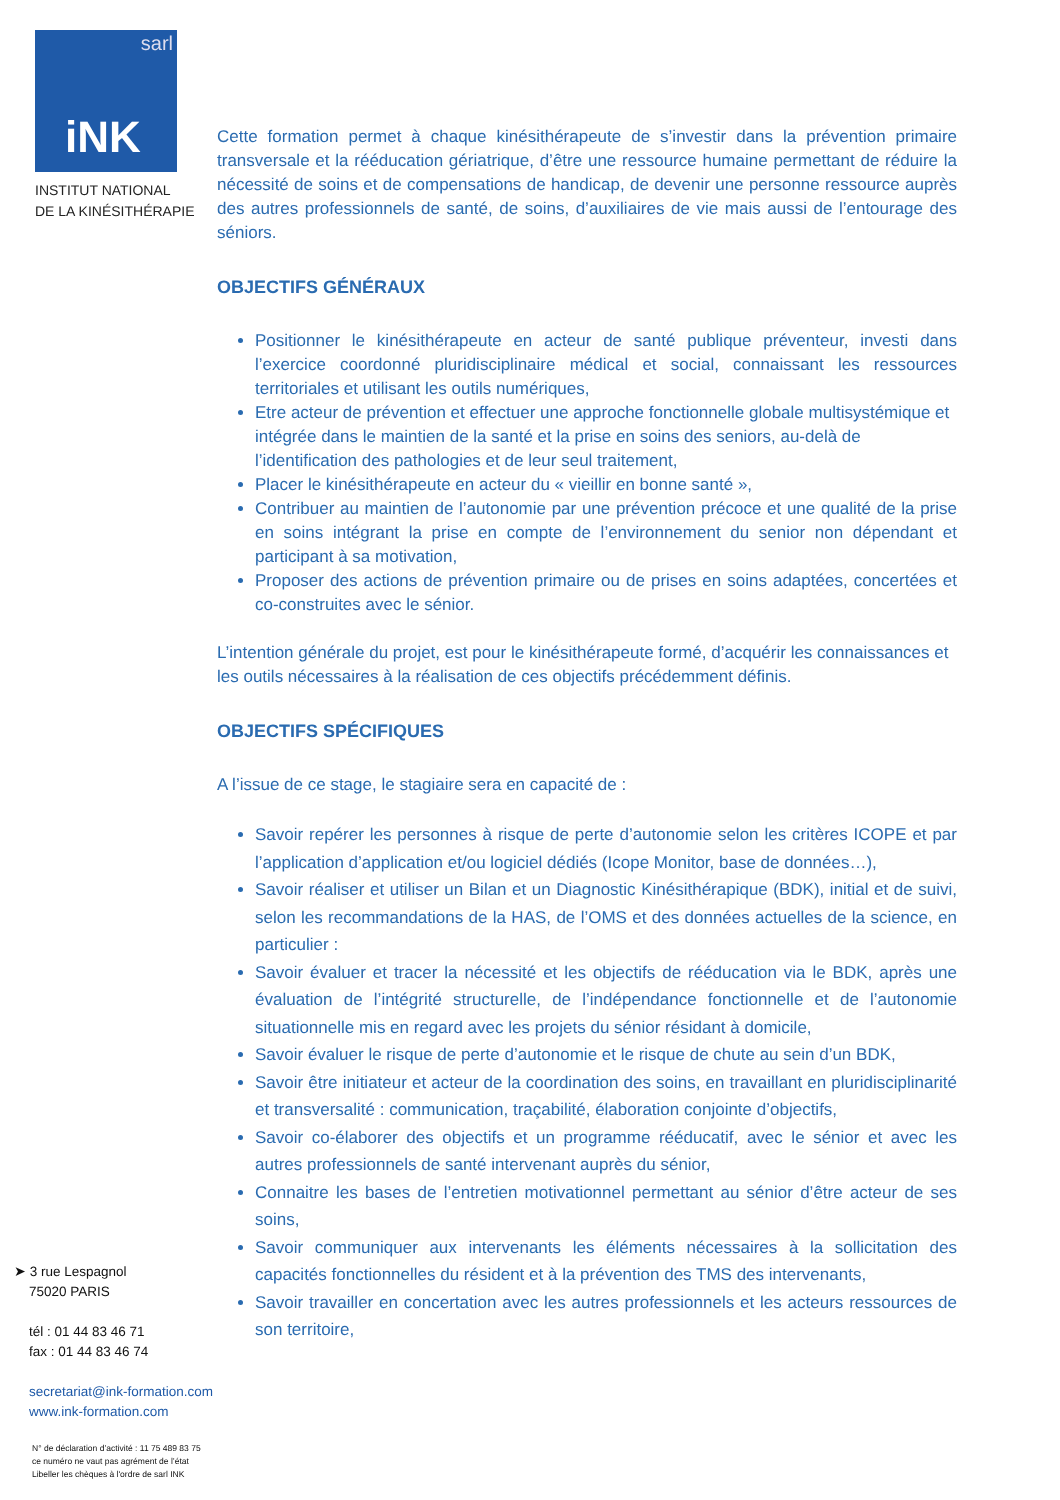sarl
iNK
INSTITUT NATIONAL
DE LA KINÉSITHÉRAPIE
➤ 3 rue Lespagnol
75020 PARIS
tél : 01 44 83 46 71
fax : 01 44 83 46 74
secretariat@ink-formation.com
www.ink-formation.com
N° de déclaration d’activité : 11 75 489 83 75
ce numéro ne vaut pas agrément de l’état
Libeller les chèques à l'ordre de sarl INK
Cette formation permet à chaque kinésithérapeute de s’investir dans la prévention primaire transversale et la rééducation gériatrique, d’être une ressource humaine permettant de réduire la nécessité de soins et de compensations de handicap, de devenir une personne ressource auprès des autres professionnels de santé, de soins, d’auxiliaires de vie mais aussi de l’entourage des séniors.
OBJECTIFS GÉNÉRAUX
Positionner le kinésithérapeute en acteur de santé publique préventeur, investi dans l’exercice coordonné pluridisciplinaire médical et social, connaissant les ressources territoriales et utilisant les outils numériques,
Etre acteur de prévention et effectuer une approche fonctionnelle globale multisystémique et intégrée dans le maintien de la santé et la prise en soins des seniors, au-delà de l’identification des pathologies et de leur seul traitement,
Placer le kinésithérapeute en acteur du « vieillir en bonne santé »,
Contribuer au maintien de l’autonomie par une prévention précoce et une qualité de la prise en soins intégrant la prise en compte de l’environnement du senior non dépendant et participant à sa motivation,
Proposer des actions de prévention primaire ou de prises en soins adaptées, concertées et co-construites avec le sénior.
L’intention générale du projet, est pour le kinésithérapeute formé, d’acquérir les connaissances et les outils nécessaires à la réalisation de ces objectifs précédemment définis.
OBJECTIFS SPÉCIFIQUES
A l’issue de ce stage, le stagiaire sera en capacité de :
Savoir repérer les personnes à risque de perte d’autonomie selon les critères ICOPE et par l’application d’application et/ou logiciel dédiés (Icope Monitor, base de données…),
Savoir réaliser et utiliser un Bilan et un Diagnostic Kinésithérapique (BDK), initial et de suivi, selon les recommandations de la HAS, de l’OMS et des données actuelles de la science, en particulier :
Savoir évaluer et tracer la nécessité et les objectifs de rééducation via le BDK, après une évaluation de l’intégrité structurelle, de l’indépendance fonctionnelle et de l’autonomie situationnelle mis en regard avec les projets du sénior résidant à domicile,
Savoir évaluer le risque de perte d’autonomie et le risque de chute au sein d’un BDK,
Savoir être initiateur et acteur de la coordination des soins, en travaillant en pluridisciplinarité et transversalité : communication, traçabilité, élaboration conjointe d’objectifs,
Savoir co-élaborer des objectifs et un programme rééducatif, avec le sénior et avec les autres professionnels de santé intervenant auprès du sénior,
Connaitre les bases de l’entretien motivationnel permettant au sénior d’être acteur de ses soins,
Savoir communiquer aux intervenants les éléments nécessaires à la sollicitation des capacités fonctionnelles du résident et à la prévention des TMS des intervenants,
Savoir travailler en concertation avec les autres professionnels et les acteurs ressources de son territoire,